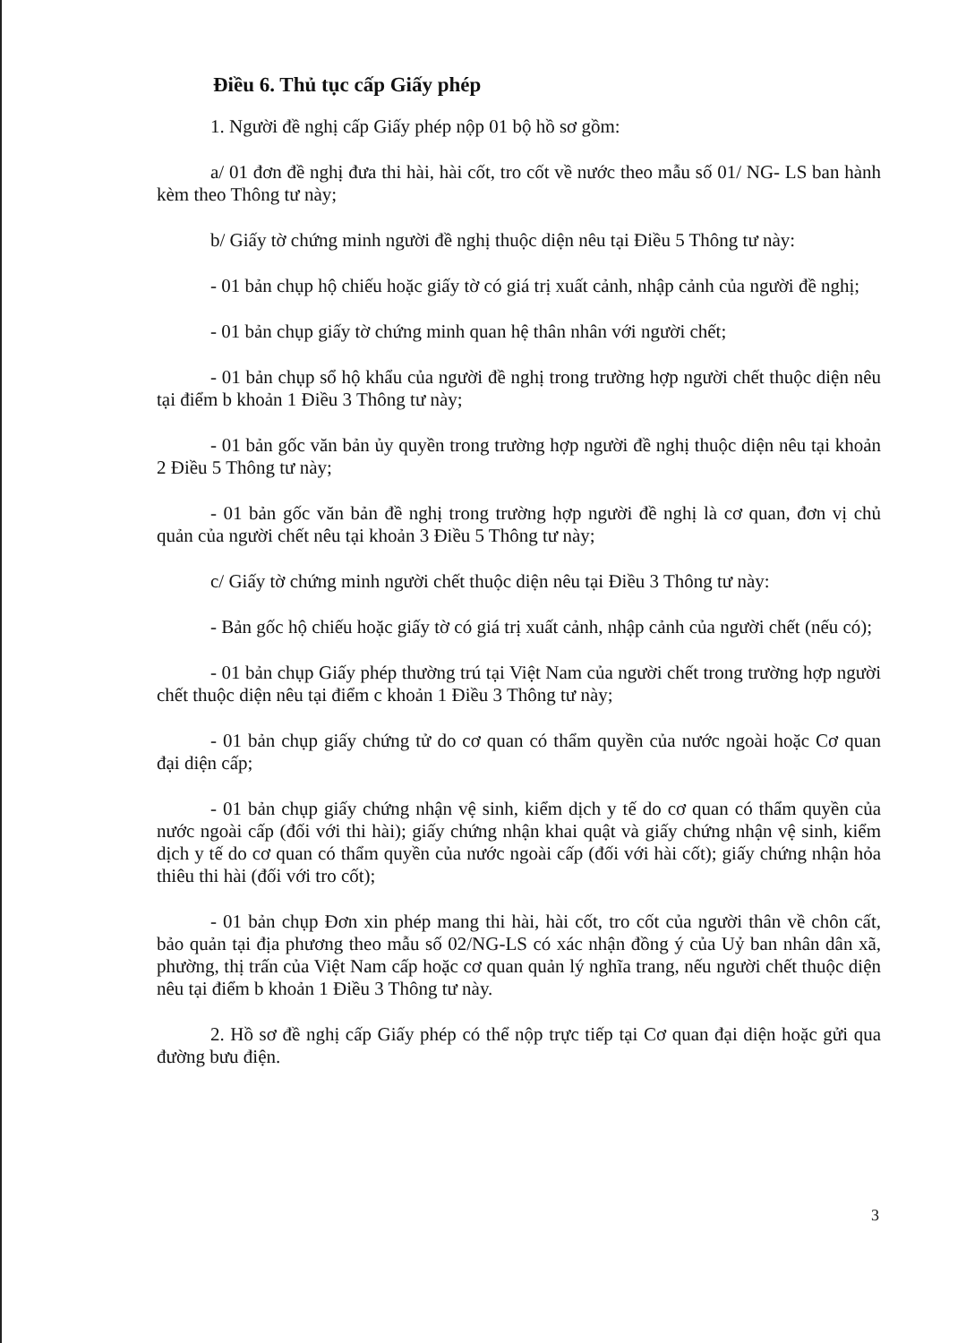Điều 6. Thủ tục cấp Giấy phép
1. Người đề nghị cấp Giấy phép nộp 01 bộ hồ sơ gồm:
a/ 01 đơn đề nghị đưa thi hài, hài cốt, tro cốt về nước theo mẫu số 01/ NG- LS ban hành kèm theo Thông tư này;
b/ Giấy tờ chứng minh người đề nghị thuộc diện nêu tại Điều 5 Thông tư này:
- 01 bản chụp hộ chiếu hoặc giấy tờ có giá trị xuất cảnh, nhập cảnh của người đề nghị;
- 01 bản chụp giấy tờ chứng minh quan hệ thân nhân với người chết;
- 01 bản chụp sổ hộ khẩu của người đề nghị trong trường hợp người chết thuộc diện nêu tại điểm b khoản 1 Điều 3 Thông tư này;
- 01 bản gốc văn bản ủy quyền trong trường hợp người đề nghị thuộc diện nêu tại khoản 2 Điều 5 Thông tư này;
- 01 bản gốc văn bản đề nghị trong trường hợp người đề nghị là cơ quan, đơn vị chủ quản của người chết nêu tại khoản 3 Điều 5 Thông tư này;
c/ Giấy tờ chứng minh người chết thuộc diện nêu tại Điều 3 Thông tư này:
- Bản gốc hộ chiếu hoặc giấy tờ có giá trị xuất cảnh, nhập cảnh của người chết (nếu có);
- 01 bản chụp Giấy phép thường trú tại Việt Nam của người chết trong trường hợp người chết thuộc diện nêu tại điểm c khoản 1 Điều 3 Thông tư này;
- 01 bản chụp giấy chứng tử do cơ quan có thẩm quyền của nước ngoài hoặc Cơ quan đại diện cấp;
- 01 bản chụp giấy chứng nhận vệ sinh, kiểm dịch y tế do cơ quan có thẩm quyền của nước ngoài cấp (đối với thi hài); giấy chứng nhận khai quật và giấy chứng nhận vệ sinh, kiểm dịch y tế do cơ quan có thẩm quyền của nước ngoài cấp (đối với hài cốt); giấy chứng nhận hỏa thiêu thi hài (đối với tro cốt);
- 01 bản chụp Đơn xin phép mang thi hài, hài cốt, tro cốt của người thân về chôn cất, bảo quản tại địa phương theo mẫu số 02/NG-LS có xác nhận đồng ý của Uỷ ban nhân dân xã, phường, thị trấn của Việt Nam cấp hoặc cơ quan quản lý nghĩa trang, nếu người chết thuộc diện nêu tại điểm b khoản 1 Điều 3 Thông tư này.
2. Hồ sơ đề nghị cấp Giấy phép có thể nộp trực tiếp tại Cơ quan đại diện hoặc gửi qua đường bưu điện.
3